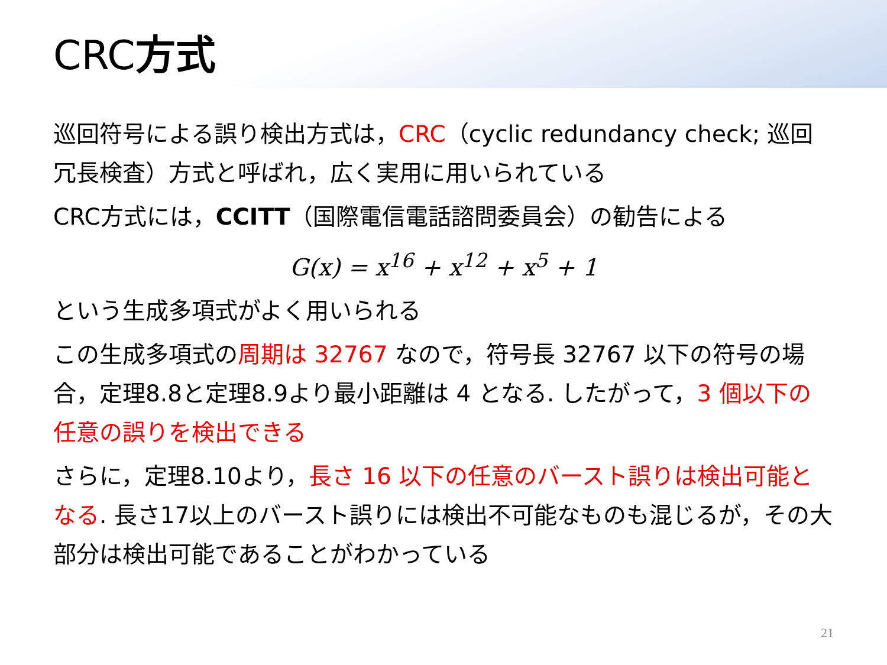CRC方式
巡回符号による誤り検出方式は，CRC（cyclic redundancy check; 巡回冗長検査）方式と呼ばれ，広く実用に用いられている
CRC方式には，CCITT（国際電信電話諮問委員会）の勧告による
G(x) = x<sup>16</sup> + x<sup>12</sup> + x<sup>5</sup> + 1
という生成多項式がよく用いられる
この生成多項式の周期は 32767 なので，符号長 32767 以下の符号の場合，定理8.8と定理8.9より最小距離は 4 となる. したがって，3 個以下の任意の誤りを検出できる
さらに，定理8.10より，長さ 16 以下の任意のバースト誤りは検出可能となる. 長さ17以上のバースト誤りには検出不可能なものも混じるが，その大部分は検出可能であることがわかっている
21